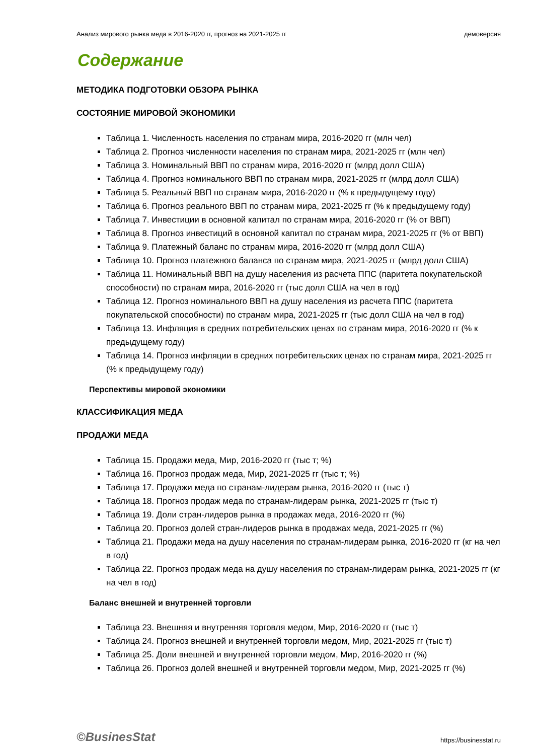Анализ мирового рынка меда в 2016-2020 гг, прогноз на 2021-2025 гг демоверсия
Содержание
МЕТОДИКА ПОДГОТОВКИ ОБЗОРА РЫНКА
СОСТОЯНИЕ МИРОВОЙ ЭКОНОМИКИ
Таблица 1. Численность населения по странам мира, 2016-2020 гг (млн чел)
Таблица 2. Прогноз численности населения по странам мира, 2021-2025 гг (млн чел)
Таблица 3. Номинальный ВВП по странам мира, 2016-2020 гг (млрд долл США)
Таблица 4. Прогноз номинального ВВП по странам мира, 2021-2025 гг (млрд долл США)
Таблица 5. Реальный ВВП по странам мира, 2016-2020 гг (% к предыдущему году)
Таблица 6. Прогноз реального ВВП по странам мира, 2021-2025 гг (% к предыдущему году)
Таблица 7. Инвестиции в основной капитал по странам мира, 2016-2020 гг (% от ВВП)
Таблица 8. Прогноз инвестиций в основной капитал по странам мира, 2021-2025 гг (% от ВВП)
Таблица 9. Платежный баланс по странам мира, 2016-2020 гг (млрд долл США)
Таблица 10. Прогноз платежного баланса по странам мира, 2021-2025 гг (млрд долл США)
Таблица 11. Номинальный ВВП на душу населения из расчета ППС (паритета покупательской способности) по странам мира, 2016-2020 гг (тыс долл США на чел в год)
Таблица 12. Прогноз номинального ВВП на душу населения из расчета ППС (паритета покупательской способности) по странам мира, 2021-2025 гг (тыс долл США на чел в год)
Таблица 13. Инфляция в средних потребительских ценах по странам мира, 2016-2020 гг (% к предыдущему году)
Таблица 14. Прогноз инфляции в средних потребительских ценах по странам мира, 2021-2025 гг (% к предыдущему году)
Перспективы мировой экономики
КЛАССИФИКАЦИЯ МЕДА
ПРОДАЖИ МЕДА
Таблица 15. Продажи меда, Мир, 2016-2020 гг (тыс т; %)
Таблица 16. Прогноз продаж меда, Мир, 2021-2025 гг (тыс т; %)
Таблица 17. Продажи меда по странам-лидерам рынка, 2016-2020 гг (тыс т)
Таблица 18. Прогноз продаж меда по странам-лидерам рынка, 2021-2025 гг (тыс т)
Таблица 19. Доли стран-лидеров рынка в продажах меда, 2016-2020 гг (%)
Таблица 20. Прогноз долей стран-лидеров рынка в продажах меда, 2021-2025 гг (%)
Таблица 21. Продажи меда на душу населения по странам-лидерам рынка, 2016-2020 гг (кг на чел в год)
Таблица 22. Прогноз продаж меда на душу населения по странам-лидерам рынка, 2021-2025 гг (кг на чел в год)
Баланс внешней и внутренней торговли
Таблица 23. Внешняя и внутренняя торговля медом, Мир, 2016-2020 гг (тыс т)
Таблица 24. Прогноз внешней и внутренней торговли медом, Мир, 2021-2025 гг (тыс т)
Таблица 25. Доли внешней и внутренней торговли медом, Мир, 2016-2020 гг (%)
Таблица 26. Прогноз долей внешней и внутренней торговли медом, Мир, 2021-2025 гг (%)
©BusinesStat https://businesstat.ru